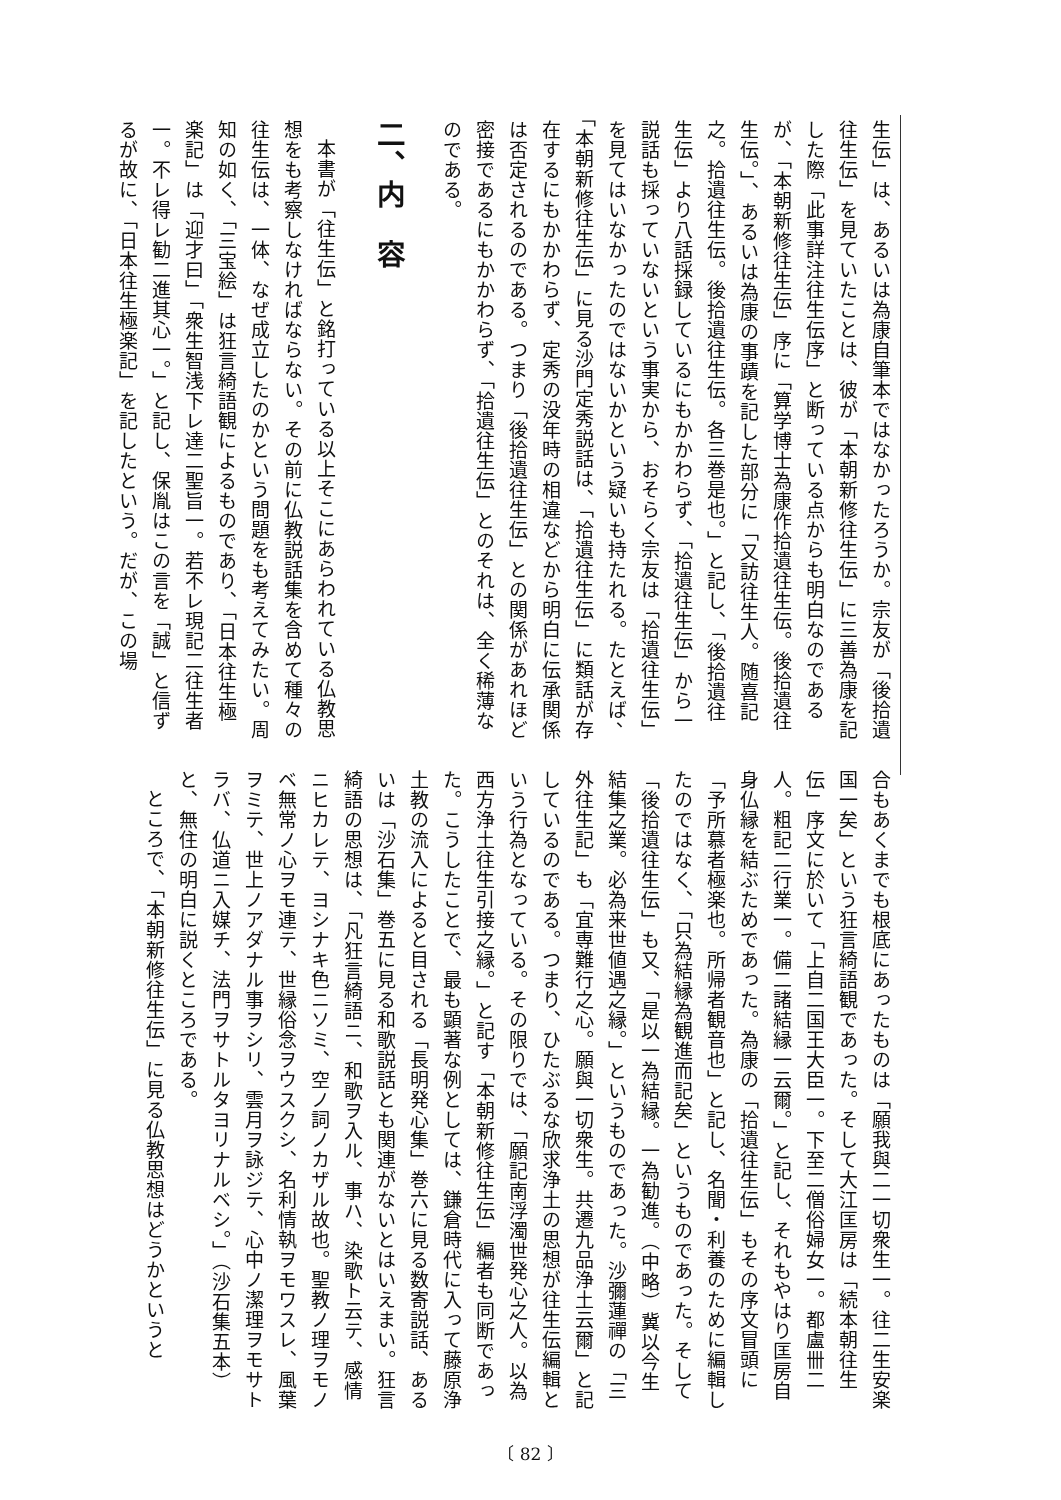生伝」は、あるいは為康自筆本ではなかったろうか。宗友が「後拾遺往生伝」を見ていたことは、彼が「本朝新修往生伝」に三善為康を記した際「此事詳注往生伝序」と断っている点からも明白なのであるが、「本朝新修往生伝」序に「算学博士為康作拾遺往生伝。後拾遺往生伝。」、あるいは為康の事蹟を記した部分に「又訪往生人。随喜記之。拾遺往生伝。後拾遺往生伝。各三巻是也。」と記し、「後拾遺往生伝」より八話採録しているにもかかわらず、「拾遺往生伝」から一説話も採っていないという事実から、おそらく宗友は「拾遺往生伝」を見てはいなかったのではないかという疑いも持たれる。たとえば、「本朝新修往生伝」に見る沙門定秀説話は、「拾遺往生伝」に類話が存在するにもかかわらず、定秀の没年時の相違などから明白に伝承関係は否定されるのである。つまり「後拾遺往生伝」との関係があれほど密接であるにもかかわらず、「拾遺往生伝」とのそれは、全く稀薄なのである。
二、内　容
本書が「往生伝」と銘打っている以上そこにあらわれている仏教思想をも考察しなければならない。その前に仏教説話集を含めて種々の往生伝は、一体、なぜ成立したのかという問題をも考えてみたい。周知の如く、「三宝絵」は狂言綺語観によるものであり、「日本往生極楽記」は「迎才曰」「衆生智浅下レ達二聖旨一。若不レ現記二往生者一。不レ得レ勧二進其心一。」と記し、保胤はこの言を「誠」と信ずるが故に、「日本往生極楽記」を記したという。だが、この場
合もあくまでも根底にあったものは「願我與二一切衆生一。往二生安楽国一矣」という狂言綺語観であった。そして大江匡房は「続本朝往生伝」序文に於いて「上自二国王大臣一。下至二僧俗婦女一。都盧卌二人。粗記二行業一。備二諸結縁一云爾。」と記し、それもやはり匡房自身仏縁を結ぶためであった。為康の「拾遺往生伝」もその序文冒頭に「予所慕者極楽也。所帰者観音也」と記し、名聞・利養のために編輯したのではなく、「只為結縁為観進而記矣」というものであった。そして「後拾遺往生伝」も又、「是以一為結縁。一為勧進。（中略）冀以今生結集之業。必為来世値遇之縁。」というものであった。沙彌蓮禪の「三外往生記」も「宜専難行之心。願與一切衆生。共遷九品浄土云爾」と記しているのである。つまり、ひたぶるな欣求浄土の思想が往生伝編輯という行為となっている。その限りでは、「願記南浮濁世発心之人。以為西方浄土往生引接之縁。」と記す「本朝新修往生伝」編者も同断であった。こうしたことで、最も顕著な例としては、鎌倉時代に入って藤原浄土教の流入によると目される「長明発心集」巻六に見る数寄説話、あるいは「沙石集」巻五に見る和歌説話とも関連がないとはいえまい。狂言綺語の思想は、「凡狂言綺語ニ、和歌ヲ入ル、事ハ、染歌ト云テ、感情ニヒカレテ、ヨシナキ色ニソミ、空ノ詞ノカザル故也。聖教ノ理ヲモノベ無常ノ心ヲモ連テ、世縁俗念ヲウスクシ、名利情執ヲモワスレ、風葉ヲミテ、世上ノアダナル事ヲシリ、雲月ヲ詠ジテ、心中ノ潔理ヲモサトラバ、仏道ニ入媒チ、法門ヲサトルタヨリナルベシ。」（沙石集五本）と、無住の明白に説くところである。
ところで、「本朝新修往生伝」に見る仏教思想はどうかというと
〔 82 〕